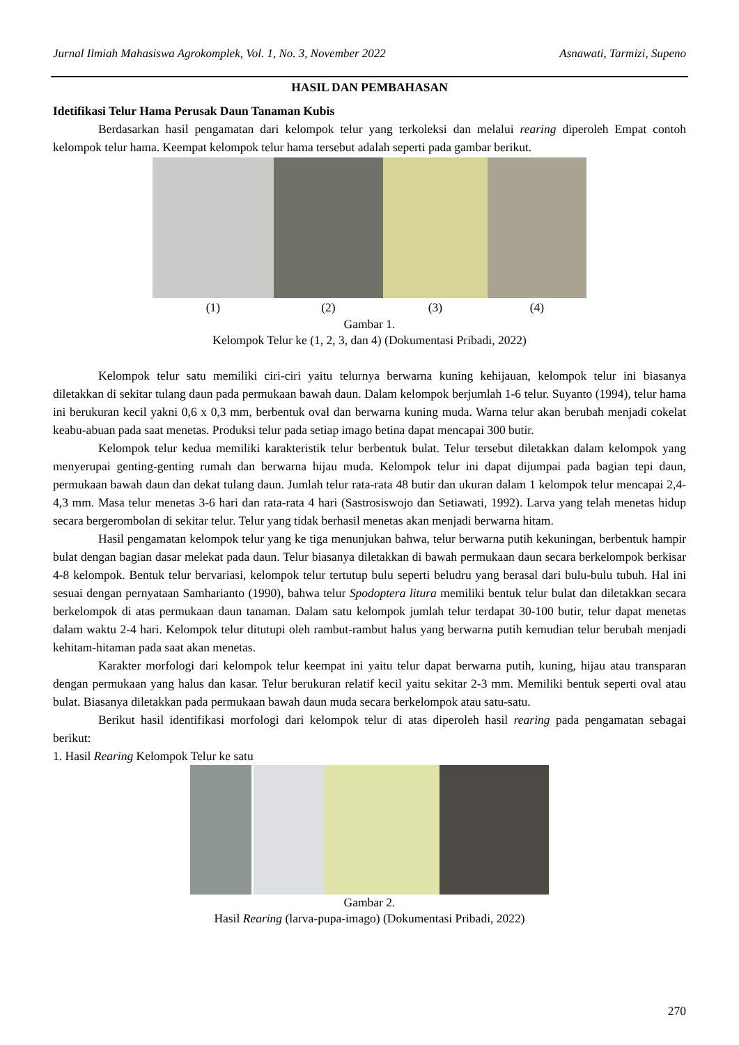Jurnal Ilmiah Mahasiswa Agrokomplek, Vol. 1, No. 3, November 2022 Asnawati, Tarmizi, Supeno
HASIL DAN PEMBAHASAN
Idetifikasi Telur Hama Perusak Daun Tanaman Kubis
Berdasarkan hasil pengamatan dari kelompok telur yang terkoleksi dan melalui rearing diperoleh Empat contoh kelompok telur hama. Keempat kelompok telur hama tersebut adalah seperti pada gambar berikut.
(1) (2) (3) (4)
Gambar 1.
Kelompok Telur ke (1, 2, 3, dan 4) (Dokumentasi Pribadi, 2022)
Kelompok telur satu memiliki ciri-ciri yaitu telurnya berwarna kuning kehijauan, kelompok telur ini biasanya diletakkan di sekitar tulang daun pada permukaan bawah daun. Dalam kelompok berjumlah 1-6 telur. Suyanto (1994), telur hama ini berukuran kecil yakni 0,6 x 0,3 mm, berbentuk oval dan berwarna kuning muda. Warna telur akan berubah menjadi cokelat keabu-abuan pada saat menetas. Produksi telur pada setiap imago betina dapat mencapai 300 butir.
Kelompok telur kedua memiliki karakteristik telur berbentuk bulat. Telur tersebut diletakkan dalam kelompok yang menyerupai genting-genting rumah dan berwarna hijau muda. Kelompok telur ini dapat dijumpai pada bagian tepi daun, permukaan bawah daun dan dekat tulang daun. Jumlah telur rata-rata 48 butir dan ukuran dalam 1 kelompok telur mencapai 2,4-4,3 mm. Masa telur menetas 3-6 hari dan rata-rata 4 hari (Sastrosiswojo dan Setiawati, 1992). Larva yang telah menetas hidup secara bergerombolan di sekitar telur. Telur yang tidak berhasil menetas akan menjadi berwarna hitam.
Hasil pengamatan kelompok telur yang ke tiga menunjukan bahwa, telur berwarna putih kekuningan, berbentuk hampir bulat dengan bagian dasar melekat pada daun. Telur biasanya diletakkan di bawah permukaan daun secara berkelompok berkisar 4-8 kelompok. Bentuk telur bervariasi, kelompok telur tertutup bulu seperti beludru yang berasal dari bulu-bulu tubuh. Hal ini sesuai dengan pernyataan Samharianto (1990), bahwa telur Spodoptera litura memiliki bentuk telur bulat dan diletakkan secara berkelompok di atas permukaan daun tanaman. Dalam satu kelompok jumlah telur terdapat 30-100 butir, telur dapat menetas dalam waktu 2-4 hari. Kelompok telur ditutupi oleh rambut-rambut halus yang berwarna putih kemudian telur berubah menjadi kehitam-hitaman pada saat akan menetas.
Karakter morfologi dari kelompok telur keempat ini yaitu telur dapat berwarna putih, kuning, hijau atau transparan dengan permukaan yang halus dan kasar. Telur berukuran relatif kecil yaitu sekitar 2-3 mm. Memiliki bentuk seperti oval atau bulat. Biasanya diletakkan pada permukaan bawah daun muda secara berkelompok atau satu-satu.
Berikut hasil identifikasi morfologi dari kelompok telur di atas diperoleh hasil rearing pada pengamatan sebagai berikut:
1. Hasil Rearing Kelompok Telur ke satu
Gambar 2.
Hasil Rearing (larva-pupa-imago) (Dokumentasi Pribadi, 2022)
270